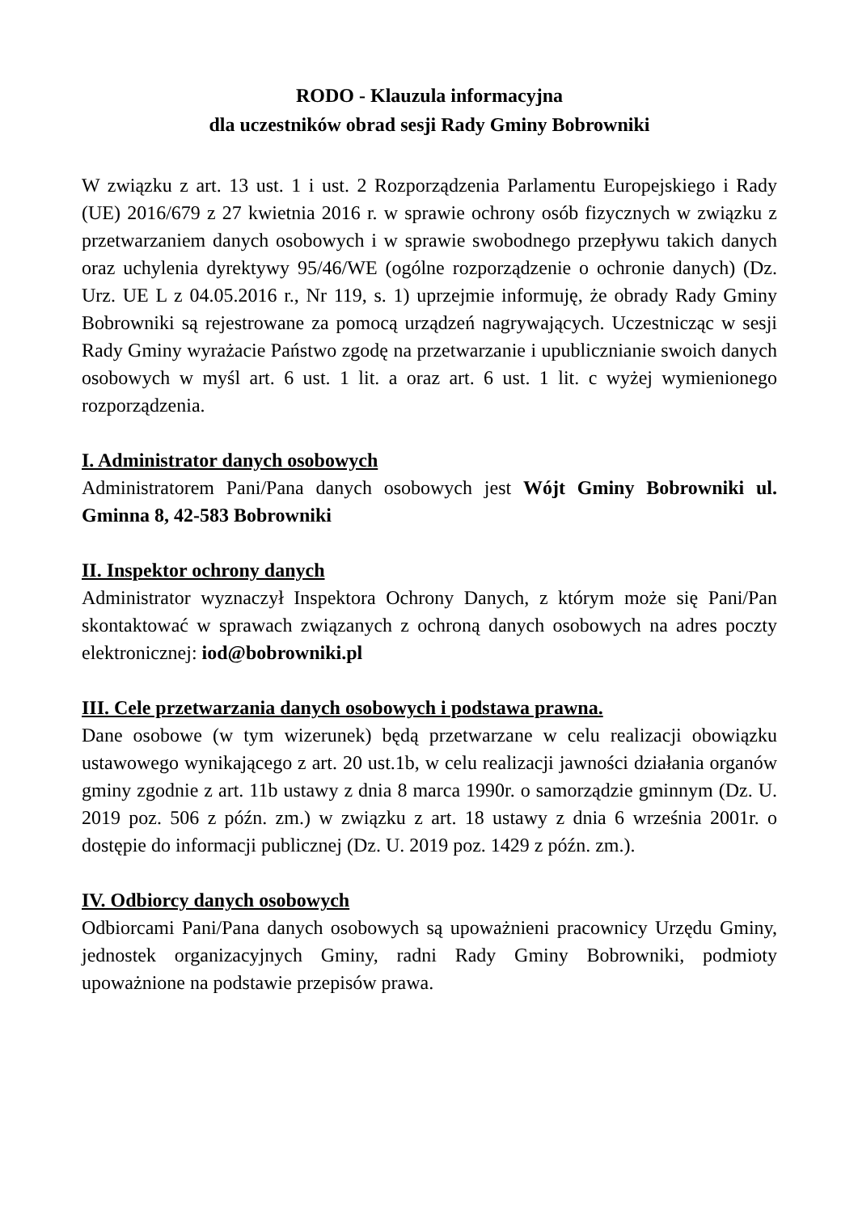RODO - Klauzula informacyjna
dla uczestników obrad sesji Rady Gminy Bobrowniki
W związku z art. 13 ust. 1 i ust. 2 Rozporządzenia Parlamentu Europejskiego i Rady (UE) 2016/679 z 27 kwietnia 2016 r. w sprawie ochrony osób fizycznych w związku z przetwarzaniem danych osobowych i w sprawie swobodnego przepływu takich danych oraz uchylenia dyrektywy 95/46/WE (ogólne rozporządzenie o ochronie danych) (Dz. Urz. UE L z 04.05.2016 r., Nr 119, s. 1) uprzejmie informuję, że obrady Rady Gminy Bobrowniki są rejestrowane za pomocą urządzeń nagrywających. Uczestnicząc w sesji Rady Gminy wyrażacie Państwo zgodę na przetwarzanie i upublicznianie swoich danych osobowych w myśl art. 6 ust. 1 lit. a oraz art. 6 ust. 1 lit. c wyżej wymienionego rozporządzenia.
I. Administrator danych osobowych
Administratorem Pani/Pana danych osobowych jest Wójt Gminy Bobrowniki ul. Gminna 8, 42-583 Bobrowniki
II. Inspektor ochrony danych
Administrator wyznaczył Inspektora Ochrony Danych, z którym może się Pani/Pan skontaktować w sprawach związanych z ochroną danych osobowych na adres poczty elektronicznej: iod@bobrowniki.pl
III. Cele przetwarzania danych osobowych i podstawa prawna.
Dane osobowe (w tym wizerunek) będą przetwarzane w celu realizacji obowiązku ustawowego wynikającego z art. 20 ust.1b, w celu realizacji jawności działania organów gminy zgodnie z art. 11b ustawy z dnia 8 marca 1990r. o samorządzie gminnym (Dz. U. 2019 poz. 506 z późn. zm.) w związku z art. 18 ustawy z dnia 6 września 2001r. o dostępie do informacji publicznej (Dz. U. 2019 poz. 1429 z późn. zm.).
IV. Odbiorcy danych osobowych
Odbiorcami Pani/Pana danych osobowych są upoważnieni pracownicy Urzędu Gminy, jednostek organizacyjnych Gminy, radni Rady Gminy Bobrowniki, podmioty upoważnione na podstawie przepisów prawa.